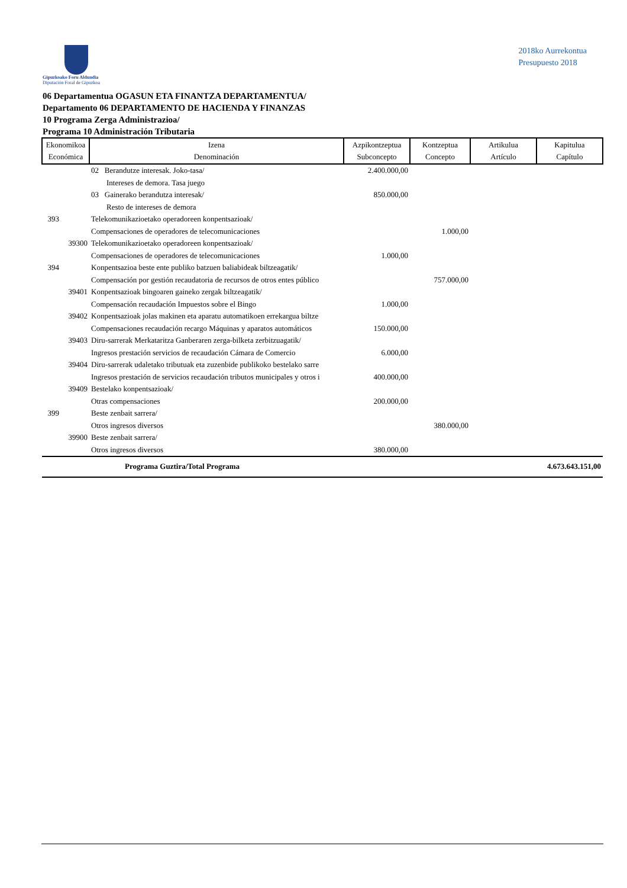Gipuzkoako Foru Aldundia
Diputación Foral de Gipuzkoa
2018ko Aurrekontua
Presupuesto 2018
06 Departamentua OGASUN ETA FINANTZA DEPARTAMENTUA/
Departamento 06 DEPARTAMENTO DE HACIENDA Y FINANZAS
10 Programa Zerga Administrazioa/
Programa 10 Administración Tributaria
| Ekonomikoa Económica | Izena Denominación | Azpikontzeptua Subconcepto | Kontzeptua Concepto | Artikulua Artículo | Kapitulua Capítulo |
| --- | --- | --- | --- | --- | --- |
| | 02 Berandutze interesak. Joko-tasa/ Intereses de demora. Tasa juego | 2.400.000,00 | | | |
| | 03 Gainerako berandutza interesak/ Resto de intereses de demora | 850.000,00 | | | |
| 393 | Telekomunikazioetako operadoreen konpentsazioak/ Compensaciones de operadores de telecomunicaciones | | 1.000,00 | | |
| 39300 | Telekomunikazioetako operadoreen konpentsazioak/ Compensaciones de operadores de telecomunicaciones | 1.000,00 | | | |
| 394 | Konpentsazioa beste ente publiko batzuen baliabideak biltzeagatik/ Compensación por gestión recaudatoria de recursos de otros entes público | | 757.000,00 | | |
| 39401 | Konpentsazioak bingoaren gaineko zergak biltzeagatik/ Compensación recaudación Impuestos sobre el Bingo | 1.000,00 | | | |
| 39402 | Konpentsazioak jolas makinen eta aparatu automatikoen errekargua biltze Compensaciones recaudación recargo Máquinas y aparatos automáticos | 150.000,00 | | | |
| 39403 | Diru-sarrerak Merkataritza Ganberaren zerga-bilketa zerbitzuagatik/ Ingresos prestación servicios de recaudación Cámara de Comercio | 6.000,00 | | | |
| 39404 | Diru-sarrerak udaletako tributuak eta zuzenbide publikoko bestelako sarre Ingresos prestación de servicios recaudación tributos municipales y otros i | 400.000,00 | | | |
| 39409 | Bestelako konpentsazioak/ Otras compensaciones | 200.000,00 | | | |
| 399 | Beste zenbait sarrera/ Otros ingresos diversos | | 380.000,00 | | |
| 39900 | Beste zenbait sarrera/ Otros ingresos diversos | 380.000,00 | | | |
| | Programa Guztira/Total Programa | | | | 4.673.643.151,00 |